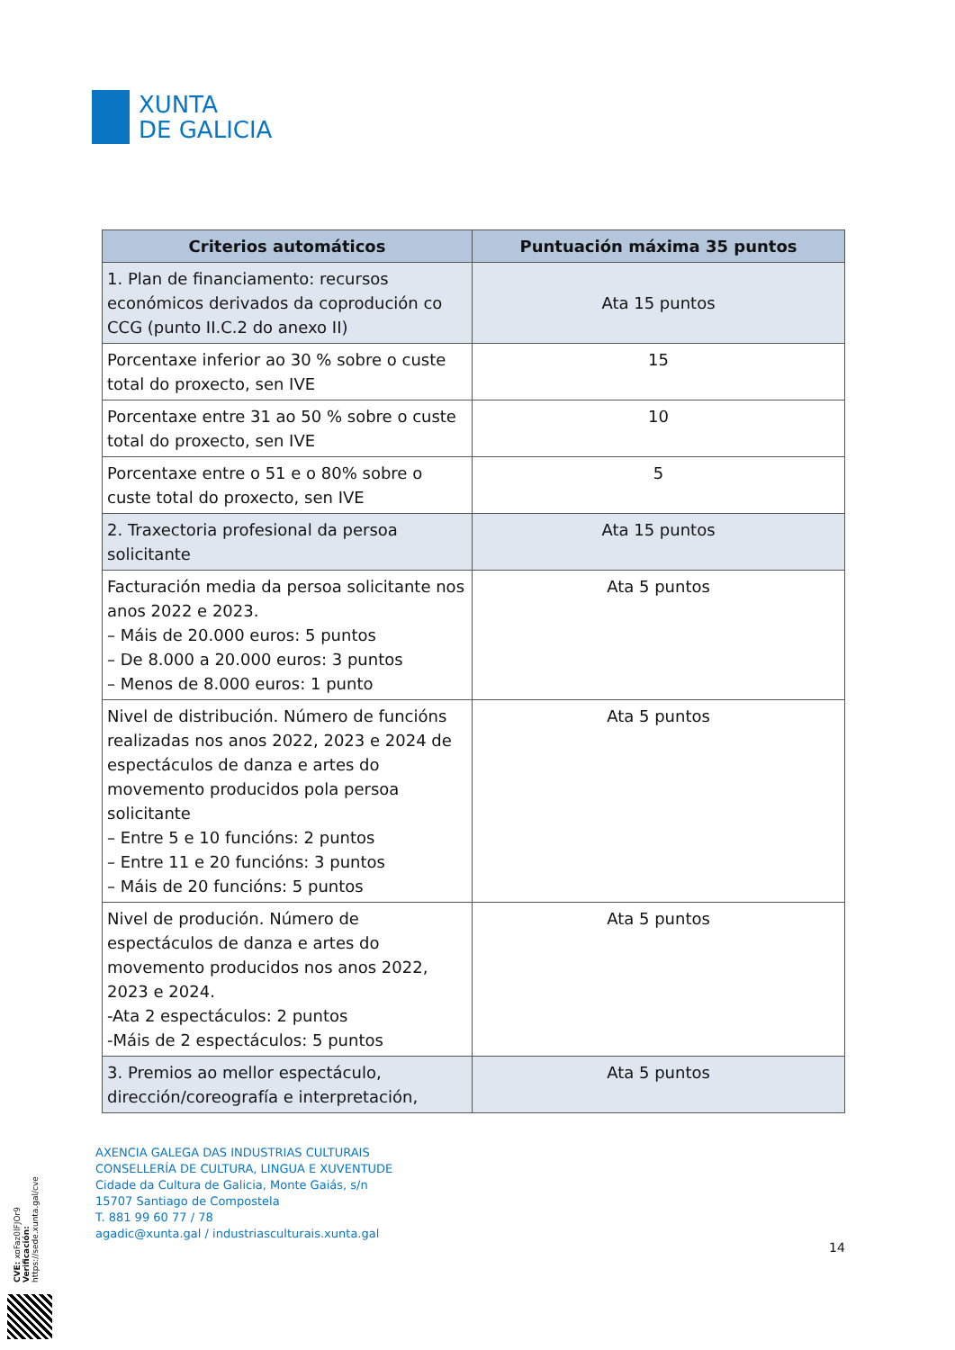XUNTA
DE GALICIA
| Criterios automáticos | Puntuación máxima 35 puntos |
| --- | --- |
| 1. Plan de financiamento: recursos económicos derivados da coprodución co CCG (punto II.C.2 do anexo II) | Ata 15 puntos |
| Porcentaxe inferior ao 30 % sobre o custe total do proxecto, sen IVE | 15 |
| Porcentaxe entre 31 ao 50 % sobre o custe total do proxecto, sen IVE | 10 |
| Porcentaxe entre o 51 e o 80% sobre o custe total do proxecto, sen IVE | 5 |
| 2. Traxectoria profesional da persoa solicitante | Ata 15 puntos |
| Facturación media da persoa solicitante nos anos 2022 e 2023. – Máis de 20.000 euros: 5 puntos – De 8.000 a 20.000 euros: 3 puntos – Menos de 8.000 euros: 1 punto | Ata 5 puntos |
| Nivel de distribución. Número de funcións realizadas nos anos 2022, 2023 e 2024 de espectáculos de danza e artes do movemento producidos pola persoa solicitante – Entre 5 e 10 funcións: 2 puntos – Entre 11 e 20 funcións: 3 puntos – Máis de 20 funcións: 5 puntos | Ata 5 puntos |
| Nivel de produción. Número de espectáculos de danza e artes do movemento producidos nos anos 2022, 2023 e 2024. -Ata 2 espectáculos: 2 puntos -Máis de 2 espectáculos: 5 puntos | Ata 5 puntos |
| 3. Premios ao mellor espectáculo, dirección/coreografía e interpretación, | Ata 5 puntos |
AXENCIA GALEGA DAS INDUSTRIAS CULTURAIS
CONSELLERÍA DE CULTURA, LINGUA E XUVENTUDE
Cidade da Cultura de Galicia, Monte Gaiás, s/n
15707 Santiago de Compostela
T. 881 99 60 77 / 78
agadic@xunta.gal / industriasculturais.xunta.gal
14
CVE: xoFaz0lFJOr9
Verificación: https://sede.xunta.gal/cve